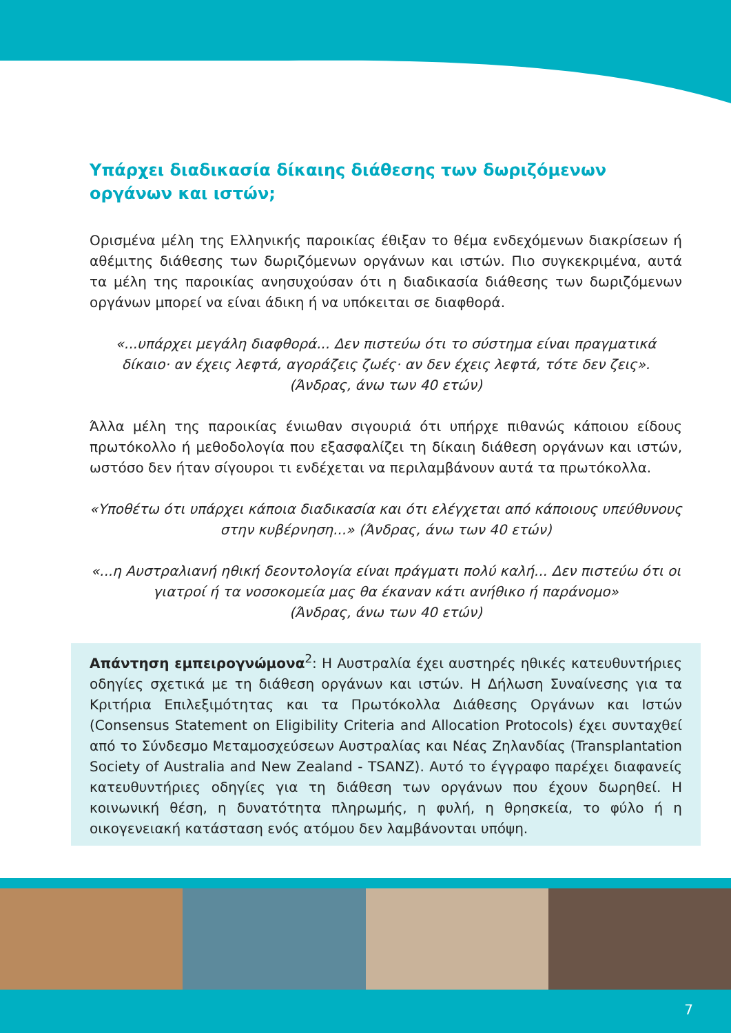Υπάρχει διαδικασία δίκαιης διάθεσης των δωριζόμενων οργάνων και ιστών;
Ορισμένα μέλη της Ελληνικής παροικίας έθιξαν το θέμα ενδεχόμενων διακρίσεων ή αθέμιτης διάθεσης των δωριζόμενων οργάνων και ιστών. Πιο συγκεκριμένα, αυτά τα μέλη της παροικίας ανησυχούσαν ότι η διαδικασία διάθεσης των δωριζόμενων οργάνων μπορεί να είναι άδικη ή να υπόκειται σε διαφθορά.
«...υπάρχει μεγάλη διαφθορά... Δεν πιστεύω ότι το σύστημα είναι πραγματικά δίκαιο· αν έχεις λεφτά, αγοράζεις ζωές· αν δεν έχεις λεφτά, τότε δεν ζεις».
(Άνδρας, άνω των 40 ετών)
Άλλα μέλη της παροικίας ένιωθαν σιγουριά ότι υπήρχε πιθανώς κάποιου είδους πρωτόκολλο ή μεθοδολογία που εξασφαλίζει τη δίκαιη διάθεση οργάνων και ιστών, ωστόσο δεν ήταν σίγουροι τι ενδέχεται να περιλαμβάνουν αυτά τα πρωτόκολλα.
«Υποθέτω ότι υπάρχει κάποια διαδικασία και ότι ελέγχεται από κάποιους υπεύθυνους στην κυβέρνηση...» (Άνδρας, άνω των 40 ετών)
«...η Αυστραλιανή ηθική δεοντολογία είναι πράγματι πολύ καλή... Δεν πιστεύω ότι οι γιατροί ή τα νοσοκομεία μας θα έκαναν κάτι ανήθικο ή παράνομο»
(Άνδρας, άνω των 40 ετών)
Απάντηση εμπειρογνώμονα<sup>2</sup>: Η Αυστραλία έχει αυστηρές ηθικές κατευθυντήριες οδηγίες σχετικά με τη διάθεση οργάνων και ιστών. Η Δήλωση Συναίνεσης για τα Κριτήρια Επιλεξιμότητας και τα Πρωτόκολλα Διάθεσης Οργάνων και Ιστών (Consensus Statement on Eligibility Criteria and Allocation Protocols) έχει συνταχθεί από το Σύνδεσμο Μεταμοσχεύσεων Αυστραλίας και Νέας Ζηλανδίας (Transplantation Society of Australia and New Zealand - TSANZ). Αυτό το έγγραφο παρέχει διαφανείς κατευθυντήριες οδηγίες για τη διάθεση των οργάνων που έχουν δωρηθεί. Η κοινωνική θέση, η δυνατότητα πληρωμής, η φυλή, η θρησκεία, το φύλο ή η οικογενειακή κατάσταση ενός ατόμου δεν λαμβάνονται υπόψη.
7